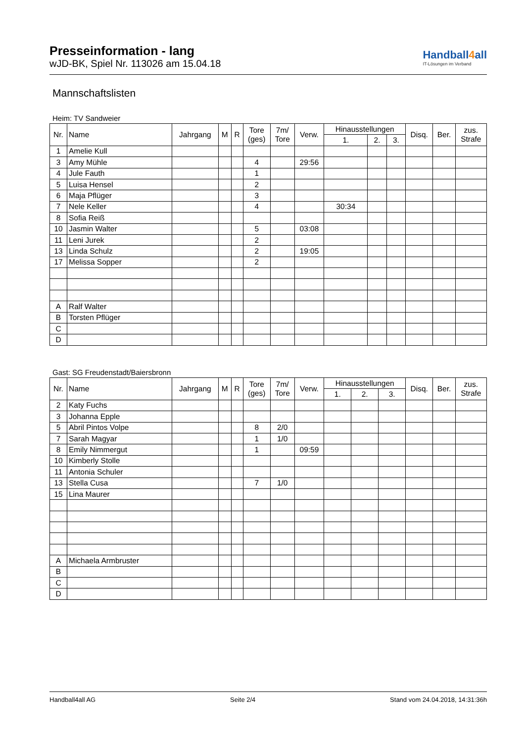Presseinformation - lang
wJD-BK, Spiel Nr. 113026 am 15.04.18
Handball4all
IT-Lösungen im Verband
Mannschaftslisten
Heim: TV Sandweier
| Nr. | Name | Jahrgang | M | R | Tore (ges) | 7m/ Tore | Verw. | Hinausstellungen | | | Disq. | Ber. | zus. Strafe |
| --- | --- | --- | --- | --- | --- | --- | --- | --- | --- | --- | --- | --- | --- |
| | | | | | | | | 1. | 2. | 3. | | | |
| 1 | Amelie Kull | | | | | | | | | | | | |
| 3 | Amy Mühle | | | | 4 | | 29:56 | | | | | | |
| 4 | Jule Fauth | | | | 1 | | | | | | | | |
| 5 | Luisa Hensel | | | | 2 | | | | | | | | |
| 6 | Maja Pflüger | | | | 3 | | | | | | | | |
| 7 | Nele Keller | | | | 4 | | | 30:34 | | | | | |
| 8 | Sofia Reiß | | | | | | | | | | | | |
| 10 | Jasmin Walter | | | | 5 | | 03:08 | | | | | | |
| 11 | Leni Jurek | | | | 2 | | | | | | | | |
| 13 | Linda Schulz | | | | 2 | | 19:05 | | | | | | |
| 17 | Melissa Sopper | | | | 2 | | | | | | | | |
| A | Ralf Walter | | | | | | | | | | | | |
| B | Torsten Pflüger | | | | | | | | | | | | |
| C | | | | | | | | | | | | | |
| D | | | | | | | | | | | | | |
Gast: SG Freudenstadt/Baiersbronn
| Nr. | Name | Jahrgang | M | R | Tore (ges) | 7m/ Tore | Verw. | Hinausstellungen | | | Disq. | Ber. | zus. Strafe |
| --- | --- | --- | --- | --- | --- | --- | --- | --- | --- | --- | --- | --- | --- |
| | | | | | | | | 1. | 2. | 3. | | | |
| 2 | Katy Fuchs | | | | | | | | | | | | |
| 3 | Johanna Epple | | | | | | | | | | | | |
| 5 | Abril Pintos Volpe | | | | 8 | 2/0 | | | | | | | |
| 7 | Sarah Magyar | | | | 1 | 1/0 | | | | | | | |
| 8 | Emily Nimmergut | | | | 1 | | 09:59 | | | | | | |
| 10 | Kimberly Stolle | | | | | | | | | | | | |
| 11 | Antonia Schuler | | | | | | | | | | | | |
| 13 | Stella Cusa | | | | 7 | 1/0 | | | | | | | |
| 15 | Lina Maurer | | | | | | | | | | | | |
| A | Michaela Armbruster | | | | | | | | | | | | |
| B | | | | | | | | | | | | | |
| C | | | | | | | | | | | | | |
| D | | | | | | | | | | | | | |
Handball4all AG Seite 2/4 Stand vom 24.04.2018, 14:31:36h